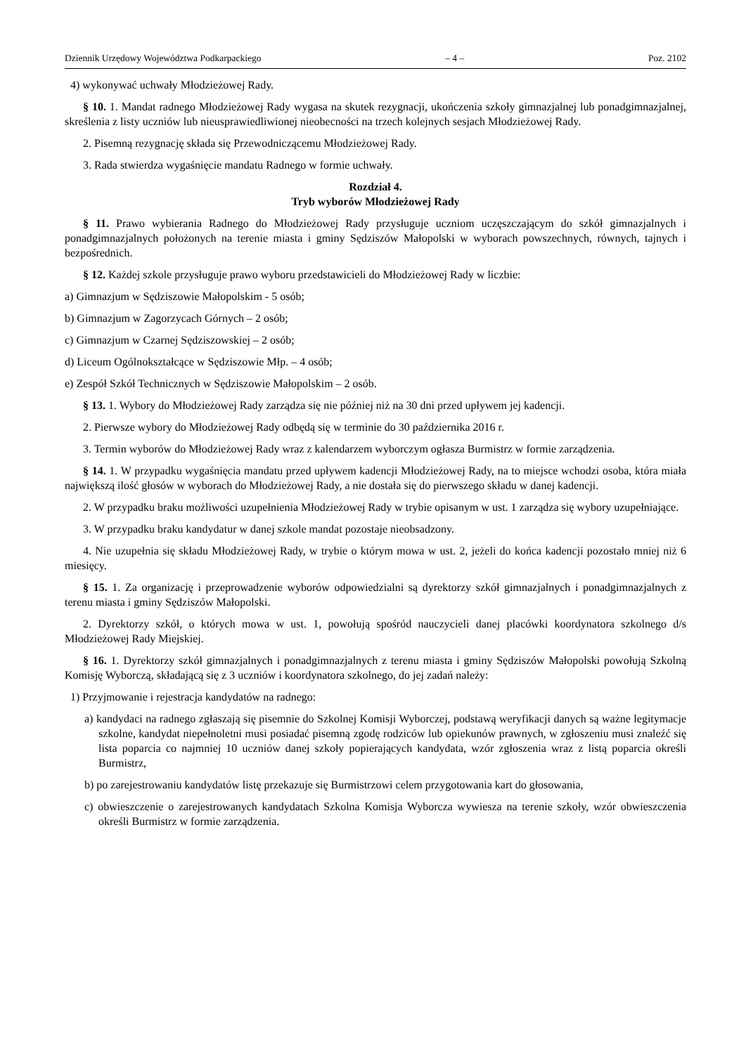Dziennik Urzędowy Województwa Podkarpackiego – 4 – Poz. 2102
4) wykonywać uchwały Młodzieżowej Rady.
§ 10. 1. Mandat radnego Młodzieżowej Rady wygasa na skutek rezygnacji, ukończenia szkoły gimnazjalnej lub ponadgimnazjalnej, skreślenia z listy uczniów lub nieusprawiedliwionej nieobecności na trzech kolejnych sesjach Młodzieżowej Rady.
2. Pisemną rezygnację składa się Przewodniczącemu Młodzieżowej Rady.
3. Rada stwierdza wygaśnięcie mandatu Radnego w formie uchwały.
Rozdział 4.
Tryb wyborów Młodzieżowej Rady
§ 11. Prawo wybierania Radnego do Młodzieżowej Rady przysługuje uczniom uczęszczającym do szkół gimnazjalnych i ponadgimnazjalnych położonych na terenie miasta i gminy Sędziszów Małopolski w wyborach powszechnych, równych, tajnych i bezpośrednich.
§ 12. Każdej szkole przysługuje prawo wyboru przedstawicieli do Młodzieżowej Rady w liczbie:
a) Gimnazjum w Sędziszowie Małopolskim - 5 osób;
b) Gimnazjum w Zagorzycach Górnych – 2 osób;
c) Gimnazjum w Czarnej Sędziszowskiej – 2 osób;
d) Liceum Ogólnokształcące w Sędziszowie Młp. – 4 osób;
e) Zespół Szkół Technicznych w Sędziszowie Małopolskim – 2 osób.
§ 13. 1. Wybory do Młodzieżowej Rady zarządza się nie później niż na 30 dni przed upływem jej kadencji.
2. Pierwsze wybory do Młodzieżowej Rady odbędą się w terminie do 30 października 2016 r.
3. Termin wyborów do Młodzieżowej Rady wraz z kalendarzem wyborczym ogłasza Burmistrz w formie zarządzenia.
§ 14. 1. W przypadku wygaśnięcia mandatu przed upływem kadencji Młodzieżowej Rady, na to miejsce wchodzi osoba, która miała największą ilość głosów w wyborach do Młodzieżowej Rady, a nie dostała się do pierwszego składu w danej kadencji.
2. W przypadku braku możliwości uzupełnienia Młodzieżowej Rady w trybie opisanym w ust. 1 zarządza się wybory uzupełniające.
3. W przypadku braku kandydatur w danej szkole mandat pozostaje nieobsadzony.
4. Nie uzupełnia się składu Młodzieżowej Rady, w trybie o którym mowa w ust. 2, jeżeli do końca kadencji pozostało mniej niż 6 miesięcy.
§ 15. 1. Za organizację i przeprowadzenie wyborów odpowiedzialni są dyrektorzy szkół gimnazjalnych i ponadgimnazjalnych z terenu miasta i gminy Sędziszów Małopolski.
2. Dyrektorzy szkół, o których mowa w ust. 1, powołują spośród nauczycieli danej placówki koordynatora szkolnego d/s Młodzieżowej Rady Miejskiej.
§ 16. 1. Dyrektorzy szkół gimnazjalnych i ponadgimnazjalnych z terenu miasta i gminy Sędziszów Małopolski powołują Szkolną Komisję Wyborczą, składającą się z 3 uczniów i koordynatora szkolnego, do jej zadań należy:
1) Przyjmowanie i rejestracja kandydatów na radnego:
a) kandydaci na radnego zgłaszają się pisemnie do Szkolnej Komisji Wyborczej, podstawą weryfikacji danych są ważne legitymacje szkolne, kandydat niepełnoletni musi posiadać pisemną zgodę rodziców lub opiekunów prawnych, w zgłoszeniu musi znaleźć się lista poparcia co najmniej 10 uczniów danej szkoły popierających kandydata, wzór zgłoszenia wraz z listą poparcia określi Burmistrz,
b) po zarejestrowaniu kandydatów listę przekazuje się Burmistrzowi celem przygotowania kart do głosowania,
c) obwieszczenie o zarejestrowanych kandydatach Szkolna Komisja Wyborcza wywiesza na terenie szkoły, wzór obwieszczenia określi Burmistrz w formie zarządzenia.